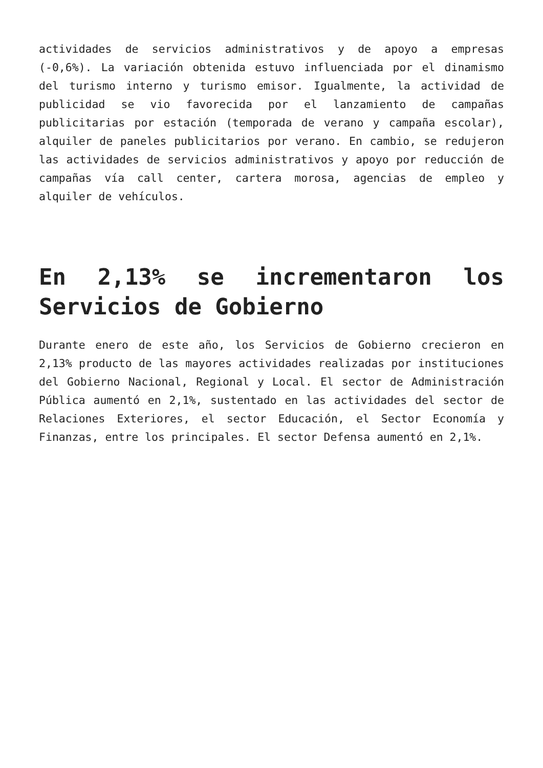actividades de servicios administrativos y de apoyo a empresas (-0,6%). La variación obtenida estuvo influenciada por el dinamismo del turismo interno y turismo emisor. Igualmente, la actividad de publicidad se vio favorecida por el lanzamiento de campañas publicitarias por estación (temporada de verano y campaña escolar), alquiler de paneles publicitarios por verano. En cambio, se redujeron las actividades de servicios administrativos y apoyo por reducción de campañas vía call center, cartera morosa, agencias de empleo y alquiler de vehículos.
En 2,13% se incrementaron los Servicios de Gobierno
Durante enero de este año, los Servicios de Gobierno crecieron en 2,13% producto de las mayores actividades realizadas por instituciones del Gobierno Nacional, Regional y Local. El sector de Administración Pública aumentó en 2,1%, sustentado en las actividades del sector de Relaciones Exteriores, el sector Educación, el Sector Economía y Finanzas, entre los principales. El sector Defensa aumentó en 2,1%.